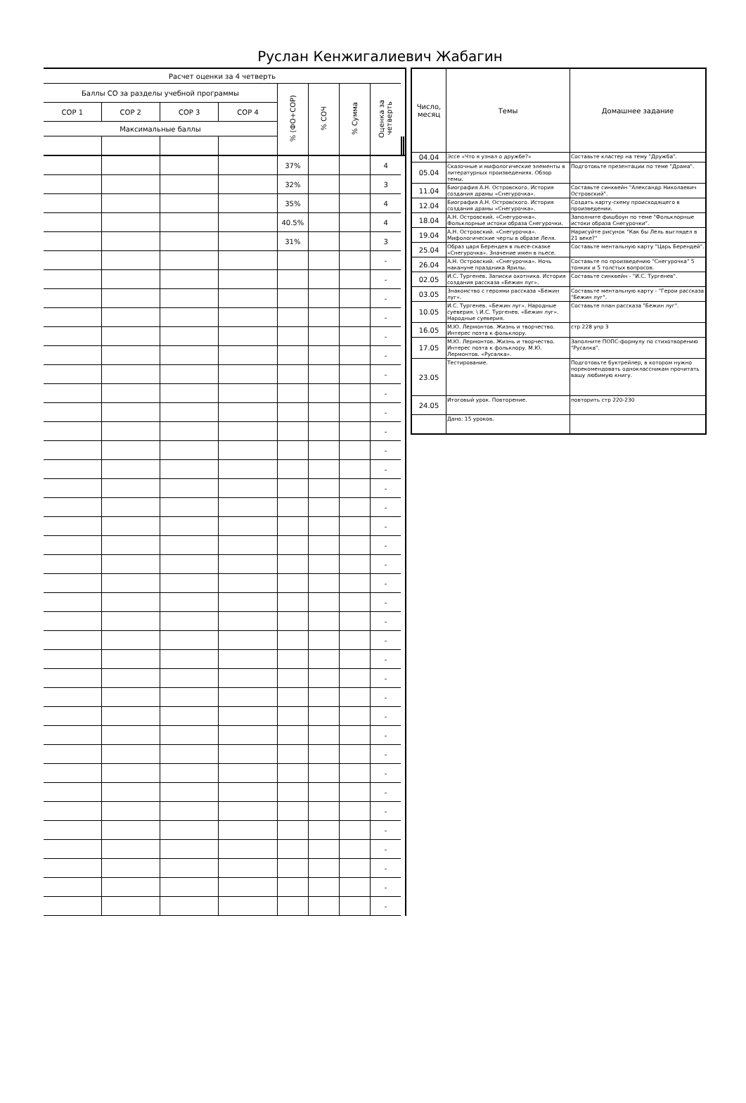Руслан Кенжигалиевич Жабагин
| Расчет оценки за 4 четверть | | | | | | | | | | | |
| --- | --- | --- | --- | --- | --- | --- | --- | --- | --- | --- | --- |
| Баллы СО за разделы учебной программы | | | | % (ФО+СОР) | % СОЧ | % Сумма | Оценка за четверть | | | | |
| СОР 1 | СОР 2 | СОР 3 | СОР 4 | | | | | | | | |
| Максимальные баллы | | | | | | | | | | | |
| | | | | 37% | | | 4 | | | | |
| | | | | 32% | | | 3 | | | | |
| | | | | 35% | | | 4 | | | | |
| | | | | 40.5% | | | 4 | | | | |
| | | | | 31% | | | 3 | | | | |
| | | | | | | | - | | | | |
| | | | | | | | - | | | | |
| | | | | | | | - | | | | |
| | | | | | | | - | | | | |
| | | | | | | | - | | | | |
| | | | | | | | - | | | | |
| | | | | | | | - | | | | |
| | | | | | | | - | | | | |
| | | | | | | | - | | | | |
| | | | | | | | - | | | | |
| | | | | | | | - | | | | |
| | | | | | | | - | | | | |
| | | | | | | | - | | | | |
| | | | | | | | - | | | | |
| | | | | | | | - | | | | |
| | | | | | | | - | | | | |
| | | | | | | | - | | | | |
| | | | | | | | - | | | | |
| | | | | | | | - | | | | |
| | | | | | | | - | | | | |
| | | | | | | | - | | | | |
| | | | | | | | - | | | | |
| | | | | | | | - | | | | |
| | | | | | | | - | | | | |
| | | | | | | | - | | | | |
| | | | | | | | - | | | | |
| | | | | | | | - | | | | |
| | | | | | | | - | | | | |
| | | | | | | | - | | | | |
| | | | | | | | - | | | | |
| | | | | | | | - | | | | |
| | | | | | | | - | | | | |
| | | | | | | | - | | | | |
| | | | | | | | - | | | | |
| | | | | | | | - | | | | |
| Число, месяц | Темы | Домашнее задание |
| --- | --- | --- |
| 04.04 | Эссе «Что я узнал о дружбе?» | Составьте кластер на тему "Дружба". |
| 05.04 | Сказочные и мифологические элементы в литературных произведениях. Обзор темы. | Подготовьте презентации по теме "Драма". |
| 11.04 | Биография А.Н. Островского. История создания драмы «Снегурочка». | Составьте синквейн "Александр Николаевич Островский". |
| 12.04 | Биография А.Н. Островского. История создания драмы «Снегурочка». | Создать карту-схему происходящего в произведении. |
| 18.04 | А.Н. Островский. «Снегурочка». Фольклорные истоки образа Снегурочки. | Заполните фишбоун по теме "Фольклорные истоки образа Снегурочки". |
| 19.04 | А.Н. Островский. «Снегурочка». Мифологические черты в образе Леля. | Нарисуйте рисунок "Как бы Лель выглядел в 21 веке?" |
| 25.04 | Образ царя Берендея в пьесе-сказке «Снегурочка». Значение имен в пьесе. | Составьте ментальную карту "Царь Берендей". |
| 26.04 | А.Н. Островский. «Снегурочка». Ночь накануне праздника Ярилы. | Составьте по произведению "Снегурочка" 5 тонких и 5 толстых вопросов. |
| 02.05 | И.С. Тургенев. Записки охотника. История создания рассказа «Бежин луг». | Составьте синквейн - "И.С. Тургенев". |
| 03.05 | Знакомство с героями рассказа «Бежин луг». | Составьте ментальную карту - "Герои рассказа "Бежин луг". |
| 10.05 | И.С. Тургенев. «Бежин луг». Народные суеверия. \ И.С. Тургенев. «Бежин луг». Народные суеверия. | Составьте план рассказа "Бежин луг". |
| 16.05 | М.Ю. Лермонтов. Жизнь и творчество. Интерес поэта к фольклору. | стр 228 упр 3 |
| 17.05 | М.Ю. Лермонтов. Жизнь и творчество. Интерес поэта к фольклору. М.Ю. Лермонтов. «Русалка». | Заполните ПОПС-формулу по стихотворению "Русалка". |
| 23.05 | Тестирование. | Подготовьте буктрейлер, в котором нужно порекомендовать одноклассникам прочитать вашу любимую книгу. |
| 24.05 | Итоговый урок. Повторение. | повторить стр 220-230 |
| | Дано: 15 уроков. | |